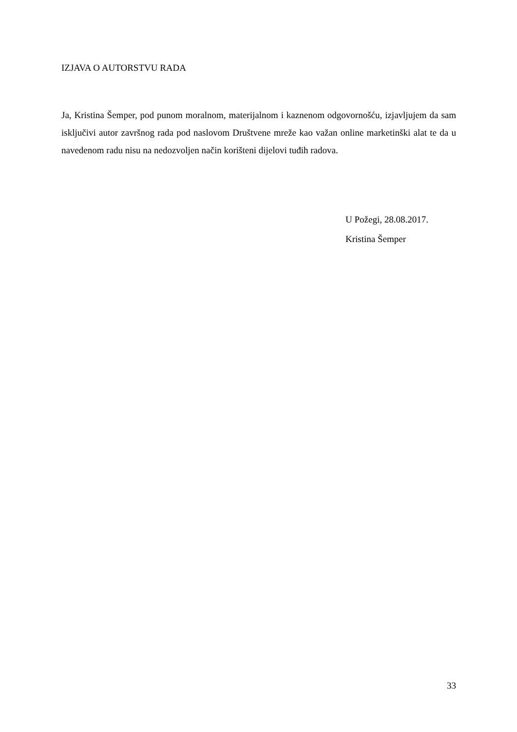IZJAVA O AUTORSTVU RADA
Ja, Kristina Šemper, pod punom moralnom, materijalnom i kaznenom odgovornošću, izjavljujem da sam isključivi autor završnog rada pod naslovom Društvene mreže kao važan online marketinški alat te da u navedenom radu nisu na nedozvoljen način korišteni dijelovi tuđih radova.
U Požegi, 28.08.2017.
Kristina Šemper
33